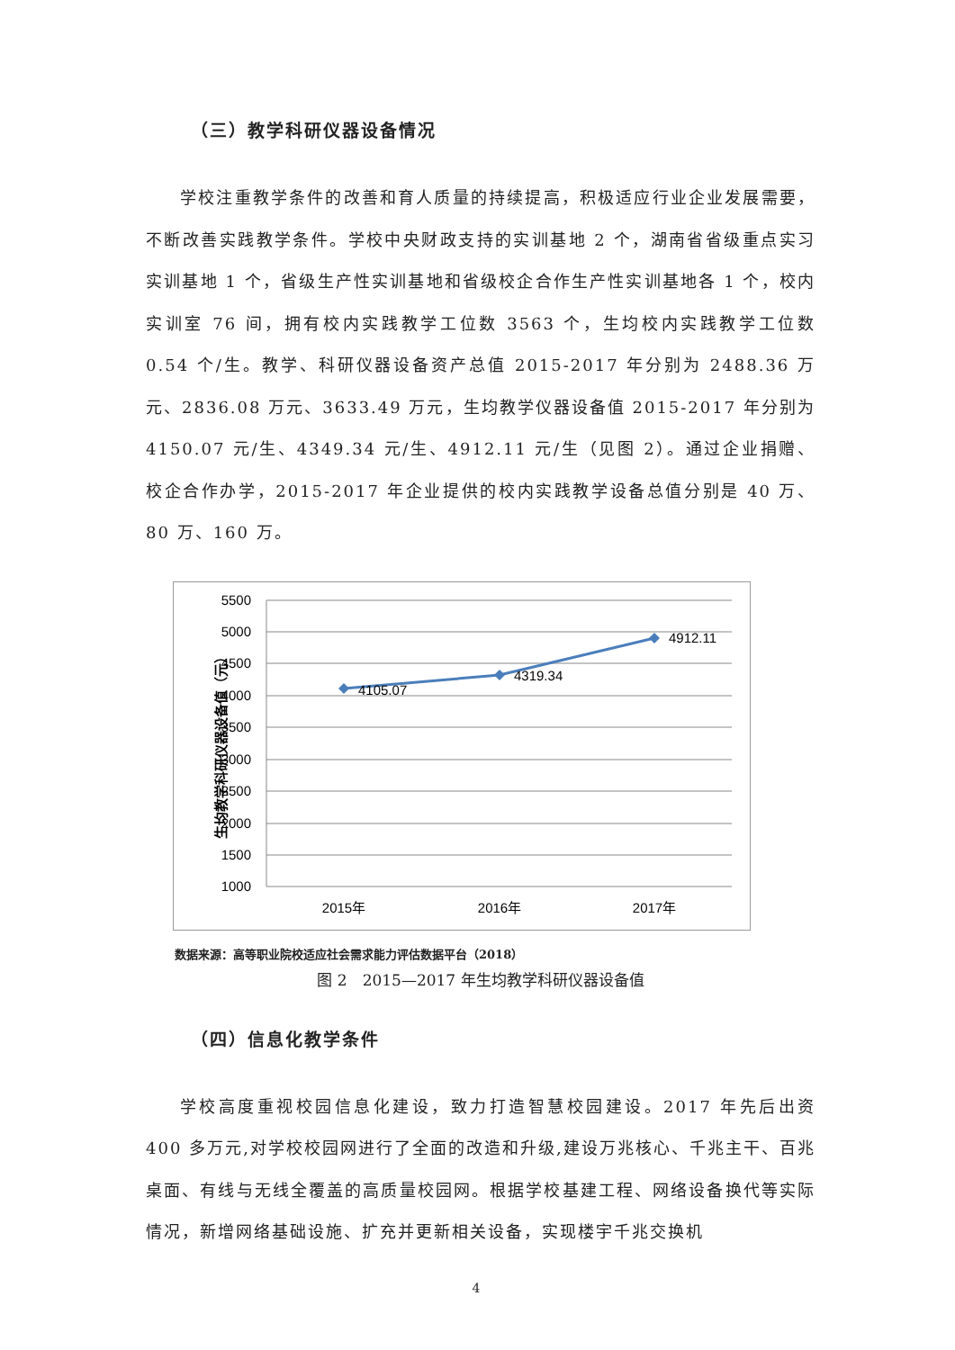（三）教学科研仪器设备情况
学校注重教学条件的改善和育人质量的持续提高，积极适应行业企业发展需要，不断改善实践教学条件。学校中央财政支持的实训基地 2 个，湖南省省级重点实习实训基地 1 个，省级生产性实训基地和省级校企合作生产性实训基地各 1 个，校内实训室 76 间，拥有校内实践教学工位数 3563 个，生均校内实践教学工位数 0.54 个/生。教学、科研仪器设备资产总值 2015-2017 年分别为 2488.36 万元、2836.08 万元、3633.49 万元，生均教学仪器设备值 2015-2017 年分别为 4150.07 元/生、4349.34 元/生、4912.11 元/生（见图 2）。通过企业捐赠、校企合作办学，2015-2017 年企业提供的校内实践教学设备总值分别是 40 万、80 万、160 万。
5500
5000
4500
4000
3500
3000
2500
2000
1500
1000
4105.07
4319.34
4912.11
2015年
2016年
2017年
生均教学科研仪器设备值（元）
数据来源：高等职业院校适应社会需求能力评估数据平台（2018）
图 2　2015—2017 年生均教学科研仪器设备值
（四）信息化教学条件
学校高度重视校园信息化建设，致力打造智慧校园建设。2017 年先后出资 400 多万元,对学校校园网进行了全面的改造和升级,建设万兆核心、千兆主干、百兆桌面、有线与无线全覆盖的高质量校园网。根据学校基建工程、网络设备换代等实际情况，新增网络基础设施、扩充并更新相关设备，实现楼宇千兆交换机
4